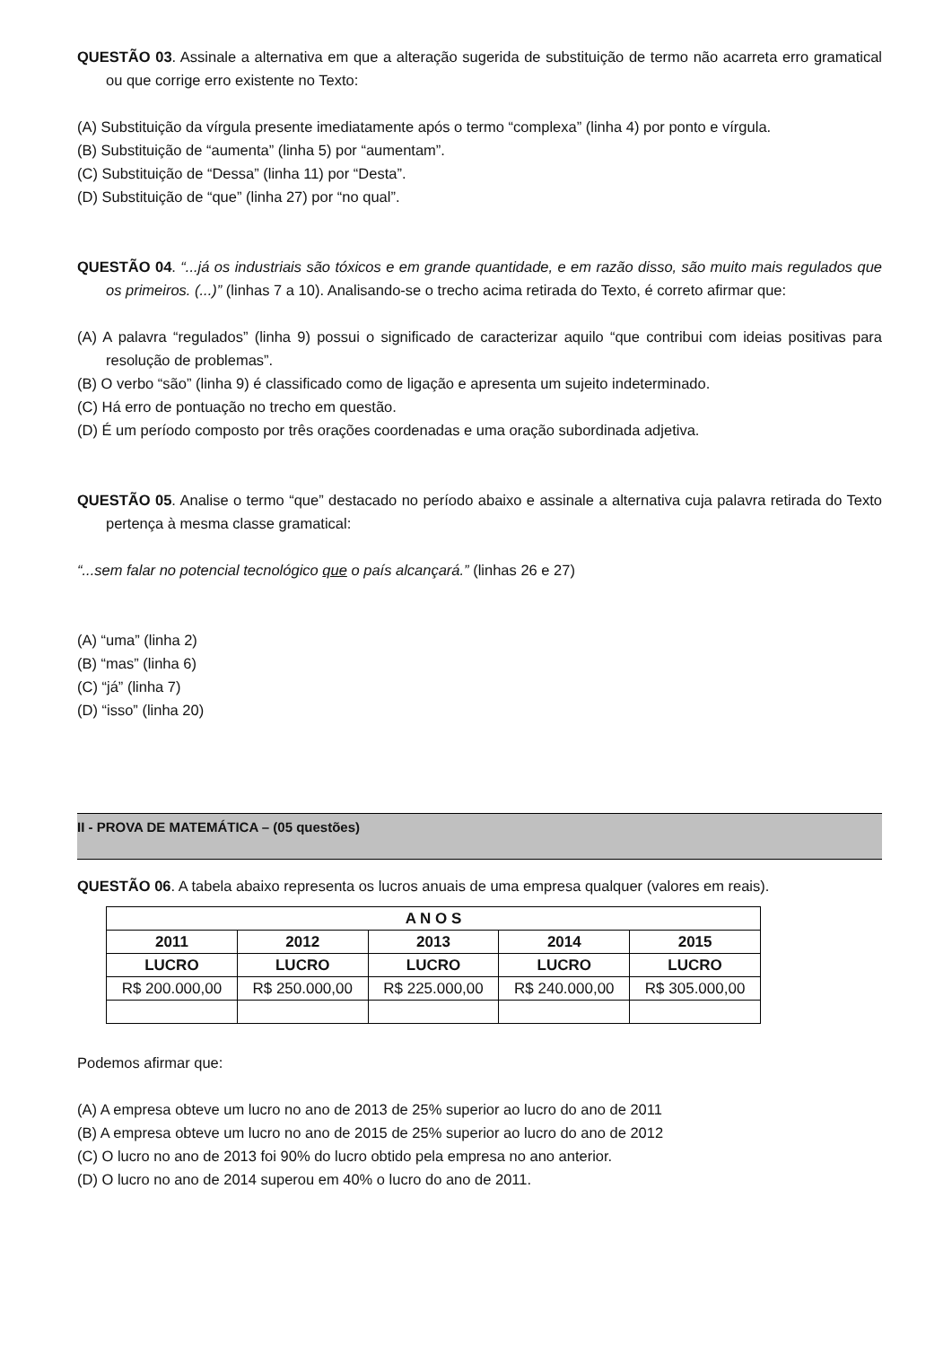QUESTÃO 03. Assinale a alternativa em que a alteração sugerida de substituição de termo não acarreta erro gramatical ou que corrige erro existente no Texto:
(A) Substituição da vírgula presente imediatamente após o termo “complexa” (linha 4) por ponto e vírgula.
(B) Substituição de “aumenta” (linha 5) por “aumentam”.
(C) Substituição de “Dessa” (linha 11) por “Desta”.
(D) Substituição de “que” (linha 27) por “no qual”.
QUESTÃO 04. “...já os industriais são tóxicos e em grande quantidade, e em razão disso, são muito mais regulados que os primeiros. (...)” (linhas 7 a 10). Analisando-se o trecho acima retirada do Texto, é correto afirmar que:
(A) A palavra “regulados” (linha 9) possui o significado de caracterizar aquilo “que contribui com ideias positivas para resolução de problemas”.
(B) O verbo “são” (linha 9) é classificado como de ligação e apresenta um sujeito indeterminado.
(C) Há erro de pontuação no trecho em questão.
(D) É um período composto por três orações coordenadas e uma oração subordinada adjetiva.
QUESTÃO 05. Analise o termo “que” destacado no período abaixo e assinale a alternativa cuja palavra retirada do Texto pertença à mesma classe gramatical:
“...sem falar no potencial tecnológico que o país alcançará.” (linhas 26 e 27)
(A) “uma” (linha 2)
(B) “mas” (linha 6)
(C) “já” (linha 7)
(D) “isso” (linha 20)
II - PROVA DE MATEMÁTICA – (05 questões)
QUESTÃO 06. A tabela abaixo representa os lucros anuais de uma empresa qualquer (valores em reais).
| A N O S | | | | |
| --- | --- | --- | --- | --- |
| 2011 | 2012 | 2013 | 2014 | 2015 |
| LUCRO | LUCRO | LUCRO | LUCRO | LUCRO |
| R$ 200.000,00 | R$ 250.000,00 | R$ 225.000,00 | R$ 240.000,00 | R$ 305.000,00 |
Podemos afirmar que:
(A) A empresa obteve um lucro no ano de 2013 de 25% superior ao lucro do ano de 2011
(B) A empresa obteve um lucro no ano de 2015 de 25% superior ao lucro do ano de 2012
(C) O lucro no ano de 2013 foi 90% do lucro obtido pela empresa no ano anterior.
(D) O lucro no ano de 2014 superou em 40% o lucro do ano de 2011.